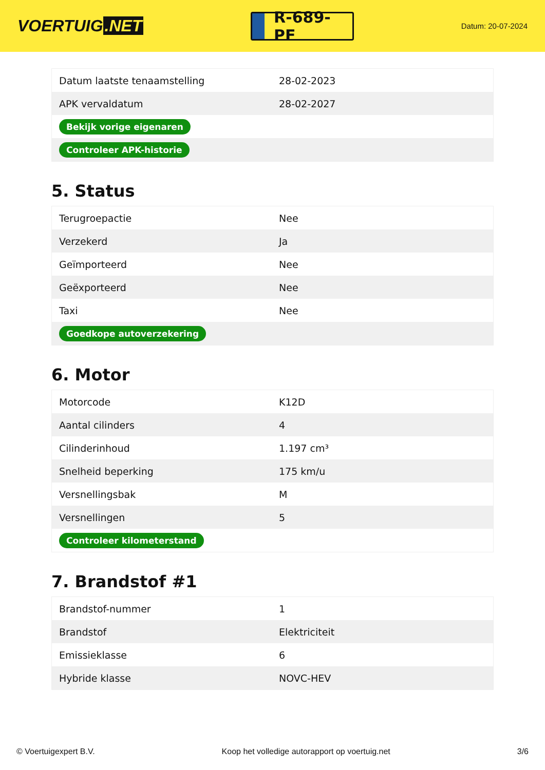VOERTUIG.NET
R-689-PF
Datum: 20-07-2024
| Datum laatste tenaamstelling | 28-02-2023 |
| APK vervaldatum | 28-02-2027 |
| Bekijk vorige eigenaren | |
| Controleer APK-historie | |
5. Status
| Terugroepactie | Nee |
| Verzekerd | Ja |
| Geïmporteerd | Nee |
| Geëxporteerd | Nee |
| Taxi | Nee |
| Goedkope autoverzekering | |
6. Motor
| Motorcode | K12D |
| Aantal cilinders | 4 |
| Cilinderinhoud | 1.197 cm³ |
| Snelheid beperking | 175 km/u |
| Versnellingsbak | M |
| Versnellingen | 5 |
| Controleer kilometerstand | |
7. Brandstof #1
| Brandstof-nummer | 1 |
| Brandstof | Elektriciteit |
| Emissieklasse | 6 |
| Hybride klasse | NOVC-HEV |
© Voertuigexpert B.V. Koop het volledige autorapport op voertuig.net 3/6